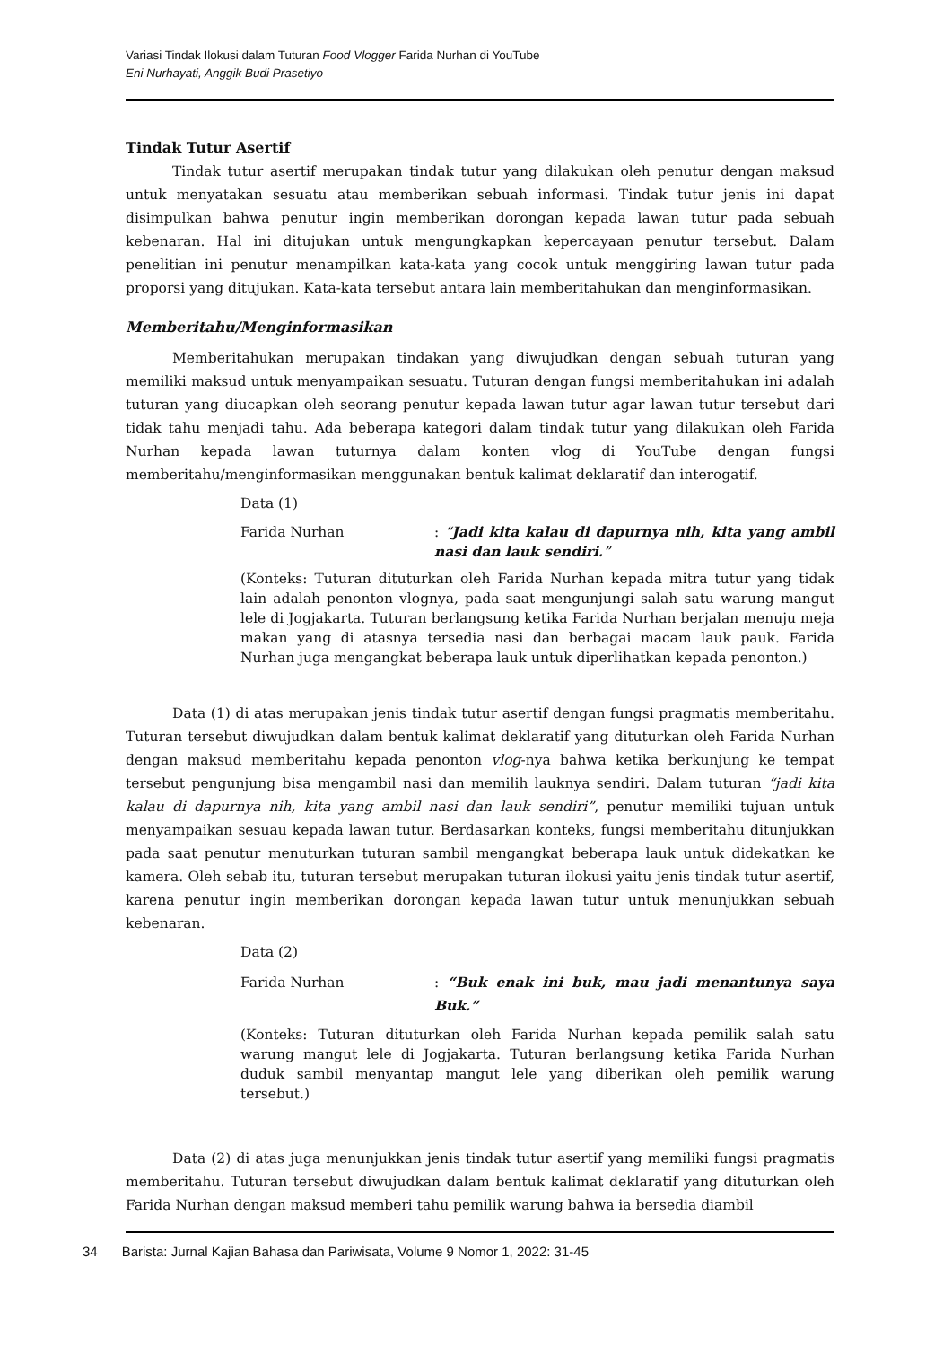Variasi Tindak Ilokusi dalam Tuturan Food Vlogger Farida Nurhan di YouTube
Eni Nurhayati, Anggik Budi Prasetiyo
Tindak Tutur Asertif
Tindak tutur asertif merupakan tindak tutur yang dilakukan oleh penutur dengan maksud untuk menyatakan sesuatu atau memberikan sebuah informasi. Tindak tutur jenis ini dapat disimpulkan bahwa penutur ingin memberikan dorongan kepada lawan tutur pada sebuah kebenaran. Hal ini ditujukan untuk mengungkapkan kepercayaan penutur tersebut. Dalam penelitian ini penutur menampilkan kata-kata yang cocok untuk menggiring lawan tutur pada proporsi yang ditujukan. Kata-kata tersebut antara lain memberitahukan dan menginformasikan.
Memberitahu/Menginformasikan
Memberitahukan merupakan tindakan yang diwujudkan dengan sebuah tuturan yang memiliki maksud untuk menyampaikan sesuatu. Tuturan dengan fungsi memberitahukan ini adalah tuturan yang diucapkan oleh seorang penutur kepada lawan tutur agar lawan tutur tersebut dari tidak tahu menjadi tahu. Ada beberapa kategori dalam tindak tutur yang dilakukan oleh Farida Nurhan kepada lawan tuturnya dalam konten vlog di YouTube dengan fungsi memberitahu/menginformasikan menggunakan bentuk kalimat deklaratif dan interogatif.
Data (1)
Farida Nurhan: “Jadi kita kalau di dapurnya nih, kita yang ambil nasi dan lauk sendiri.”
(Konteks: Tuturan dituturkan oleh Farida Nurhan kepada mitra tutur yang tidak lain adalah penonton vlognya, pada saat mengunjungi salah satu warung mangut lele di Jogjakarta. Tuturan berlangsung ketika Farida Nurhan berjalan menuju meja makan yang di atasnya tersedia nasi dan berbagai macam lauk pauk. Farida Nurhan juga mengangkat beberapa lauk untuk diperlihatkan kepada penonton.)
Data (1) di atas merupakan jenis tindak tutur asertif dengan fungsi pragmatis memberitahu. Tuturan tersebut diwujudkan dalam bentuk kalimat deklaratif yang dituturkan oleh Farida Nurhan dengan maksud memberitahu kepada penonton vlog-nya bahwa ketika berkunjung ke tempat tersebut pengunjung bisa mengambil nasi dan memilih lauknya sendiri. Dalam tuturan “jadi kita kalau di dapurnya nih, kita yang ambil nasi dan lauk sendiri”, penutur memiliki tujuan untuk menyampaikan sesuau kepada lawan tutur. Berdasarkan konteks, fungsi memberitahu ditunjukkan pada saat penutur menuturkan tuturan sambil mengangkat beberapa lauk untuk didekatkan ke kamera. Oleh sebab itu, tuturan tersebut merupakan tuturan ilokusi yaitu jenis tindak tutur asertif, karena penutur ingin memberikan dorongan kepada lawan tutur untuk menunjukkan sebuah kebenaran.
Data (2)
Farida Nurhan: “Buk enak ini buk, mau jadi menantunya saya Buk.”
(Konteks: Tuturan dituturkan oleh Farida Nurhan kepada pemilik salah satu warung mangut lele di Jogjakarta. Tuturan berlangsung ketika Farida Nurhan duduk sambil menyantap mangut lele yang diberikan oleh pemilik warung tersebut.)
Data (2) di atas juga menunjukkan jenis tindak tutur asertif yang memiliki fungsi pragmatis memberitahu. Tuturan tersebut diwujudkan dalam bentuk kalimat deklaratif yang dituturkan oleh Farida Nurhan dengan maksud memberi tahu pemilik warung bahwa ia bersedia diambil
34 Barista: Jurnal Kajian Bahasa dan Pariwisata, Volume 9 Nomor 1, 2022: 31-45